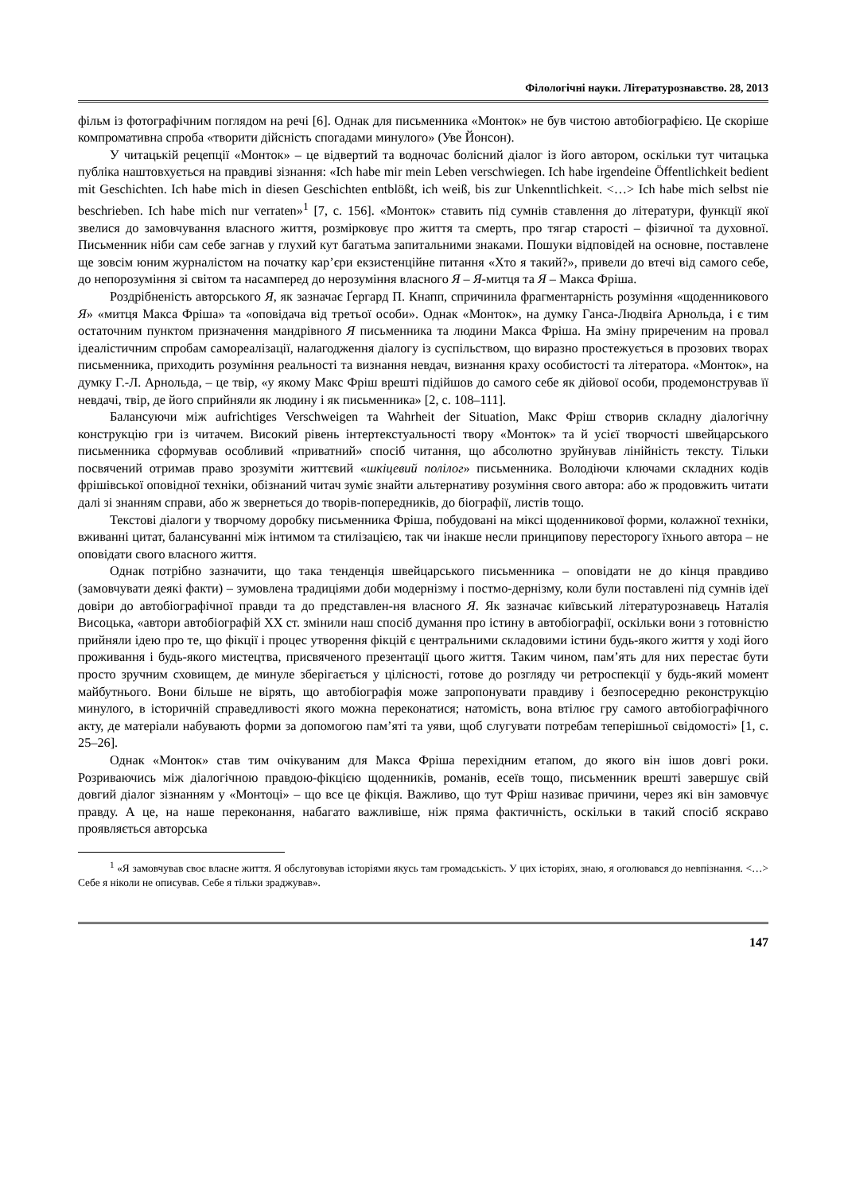Філологічні науки. Літературознавство. 28, 2013
фільм із фотографічним поглядом на речі [6]. Однак для письменника «Монток» не був чистою автобіографією. Це скоріше компромативна спроба «творити дійсність спогадами минулого» (Уве Йонсон).
У читацькій рецепції «Монток» – це відвертий та водночас болісний діалог із його автором, оскільки тут читацька публіка наштовхується на правдиві зізнання: «Ich habe mir mein Leben verschwiegen. Ich habe irgendeine Öffentlichkeit bedient mit Geschichten. Ich habe mich in diesen Geschichten entblößt, ich weiß, bis zur Unkenntlichkeit. <…> Ich habe mich selbst nie beschrieben. Ich habe mich nur verraten»<sup>1</sup> [7, c. 156]. «Монток» ставить під сумнів ставлення до літератури, функції якої звелися до замовчування власного життя, розмірковує про життя та смерть, про тягар старості – фізичної та духовної. Письменник ніби сам себе загнав у глухий кут багатьма запитальними знаками. Пошуки відповідей на основне, поставлене ще зовсім юним журналістом на початку кар’єри екзистенційне питання «Хто я такий?», привели до втечі від самого себе, до непорозуміння зі світом та насамперед до нерозуміння власного Я – Я-митця та Я – Макса Фріша.
Роздрібненість авторського Я, як зазначає Ґергард П. Кнапп, спричинила фрагментарність розуміння «щоденникового Я» «митця Макса Фріша» та «оповідача від третьої особи». Однак «Монток», на думку Ганса-Людвіґа Арнольда, і є тим остаточним пунктом призначення мандрівного Я письменника та людини Макса Фріша. На зміну приреченим на провал ідеалістичним спробам самореалізації, налагодження діалогу із суспільством, що виразно простежується в прозових творах письменника, приходить розуміння реальності та визнання невдач, визнання краху особистості та літератора. «Монток», на думку Г.-Л. Арнольда, – це твір, «у якому Макс Фріш врешті підійшов до самого себе як дійової особи, продемонстрував її невдачі, твір, де його сприйняли як людину і як письменника» [2, c. 108–111].
Балансуючи між aufrichtiges Verschweigen та Wahrheit der Situation, Макс Фріш створив складну діалогічну конструкцію гри із читачем. Високий рівень інтертекстуальності твору «Монток» та й усієї творчості швейцарського письменника сформував особливий «приватний» спосіб читання, що абсолютно зруйнував лінійність тексту. Тільки посвячений отримав право зрозуміти життєвий «шкіцевий полілог» письменника. Володіючи ключами складних кодів фрішівської оповідної техніки, обізнаний читач зуміє знайти альтернативу розуміння свого автора: або ж продовжить читати далі зі знанням справи, або ж звернеться до творів-попередників, до біографії, листів тощо.
Текстові діалоги у творчому доробку письменника Фріша, побудовані на міксі щоденникової форми, колажної техніки, вживанні цитат, балансуванні між інтимом та стилізацією, так чи інакше несли принципову пересторогу їхнього автора – не оповідати свого власного життя.
Однак потрібно зазначити, що така тенденція швейцарського письменника – оповідати не до кінця правдиво (замовчувати деякі факти) – зумовлена традиціями доби модернізму і постмо-дернізму, коли були поставлені під сумнів ідеї довіри до автобіографічної правди та до представлен-ня власного Я. Як зазначає київський літературознавець Наталія Висоцька, «автори автобіографій XX ст. змінили наш спосіб думання про істину в автобіографії, оскільки вони з готовністю прийняли ідею про те, що фікції і процес утворення фікцій є центральними складовими істини будь-якого життя у ході його проживання і будь-якого мистецтва, присвяченого презентації цього життя. Таким чином, пам’ять для них перестає бути просто зручним сховищем, де минуле зберігається у цілісності, готове до розгляду чи ретроспекції у будь-який момент майбутнього. Вони більше не вірять, що автобіографія може запропонувати правдиву і безпосередню реконструкцію минулого, в історичній справедливості якого можна переконатися; натомість, вона втілює гру самого автобіографічного акту, де матеріали набувають форми за допомогою пам’яті та уяви, щоб слугувати потребам теперішньої свідомості» [1, c. 25–26].
Однак «Монток» став тим очікуваним для Макса Фріша перехідним етапом, до якого він ішов довгі роки. Розриваючись між діалогічною правдою-фікцією щоденників, романів, есеїв тощо, письменник врешті завершує свій довгий діалог зізнанням у «Монтоці» – що все це фікція. Важливо, що тут Фріш називає причини, через які він замовчує правду. А це, на наше переконання, набагато важливіше, ніж пряма фактичність, оскільки в такий спосіб яскраво проявляється авторська
<sup>1</sup> «Я замовчував своє власне життя. Я обслуговував історіями якусь там громадськість. У цих історіях, знаю, я оголювався до невпізнання. <…> Себе я ніколи не описував. Себе я тільки зраджував».
147